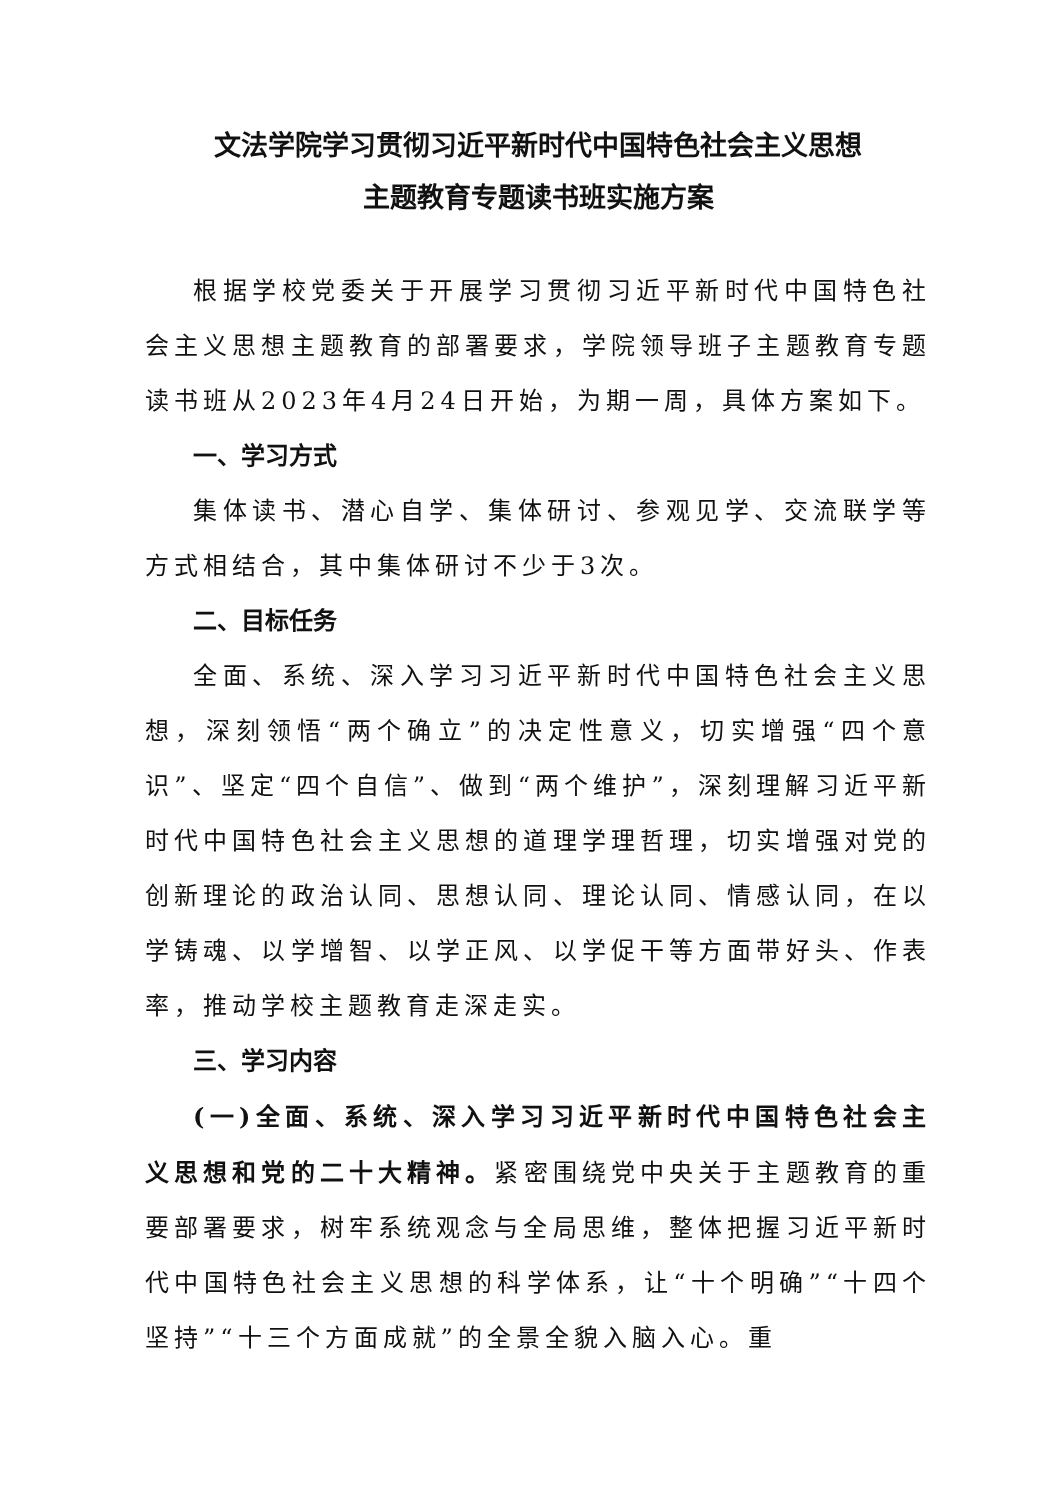文法学院学习贯彻习近平新时代中国特色社会主义思想
主题教育专题读书班实施方案
根据学校党委关于开展学习贯彻习近平新时代中国特色社会主义思想主题教育的部署要求，学院领导班子主题教育专题读书班从2023年4月24日开始，为期一周，具体方案如下。
一、学习方式
集体读书、潜心自学、集体研讨、参观见学、交流联学等方式相结合，其中集体研讨不少于3次。
二、目标任务
全面、系统、深入学习习近平新时代中国特色社会主义思想，深刻领悟“两个确立”的决定性意义，切实增强“四个意识”、坚定“四个自信”、做到“两个维护”，深刻理解习近平新时代中国特色社会主义思想的道理学理哲理，切实增强对党的创新理论的政治认同、思想认同、理论认同、情感认同，在以学铸魂、以学增智、以学正风、以学促干等方面带好头、作表率，推动学校主题教育走深走实。
三、学习内容
(一)全面、系统、深入学习习近平新时代中国特色社会主义思想和党的二十大精神。紧密围绕党中央关于主题教育的重要部署要求，树牢系统观念与全局思维，整体把握习近平新时代中国特色社会主义思想的科学体系，让“十个明确”“十四个坚持”“十三个方面成就”的全景全貌入脑入心。重